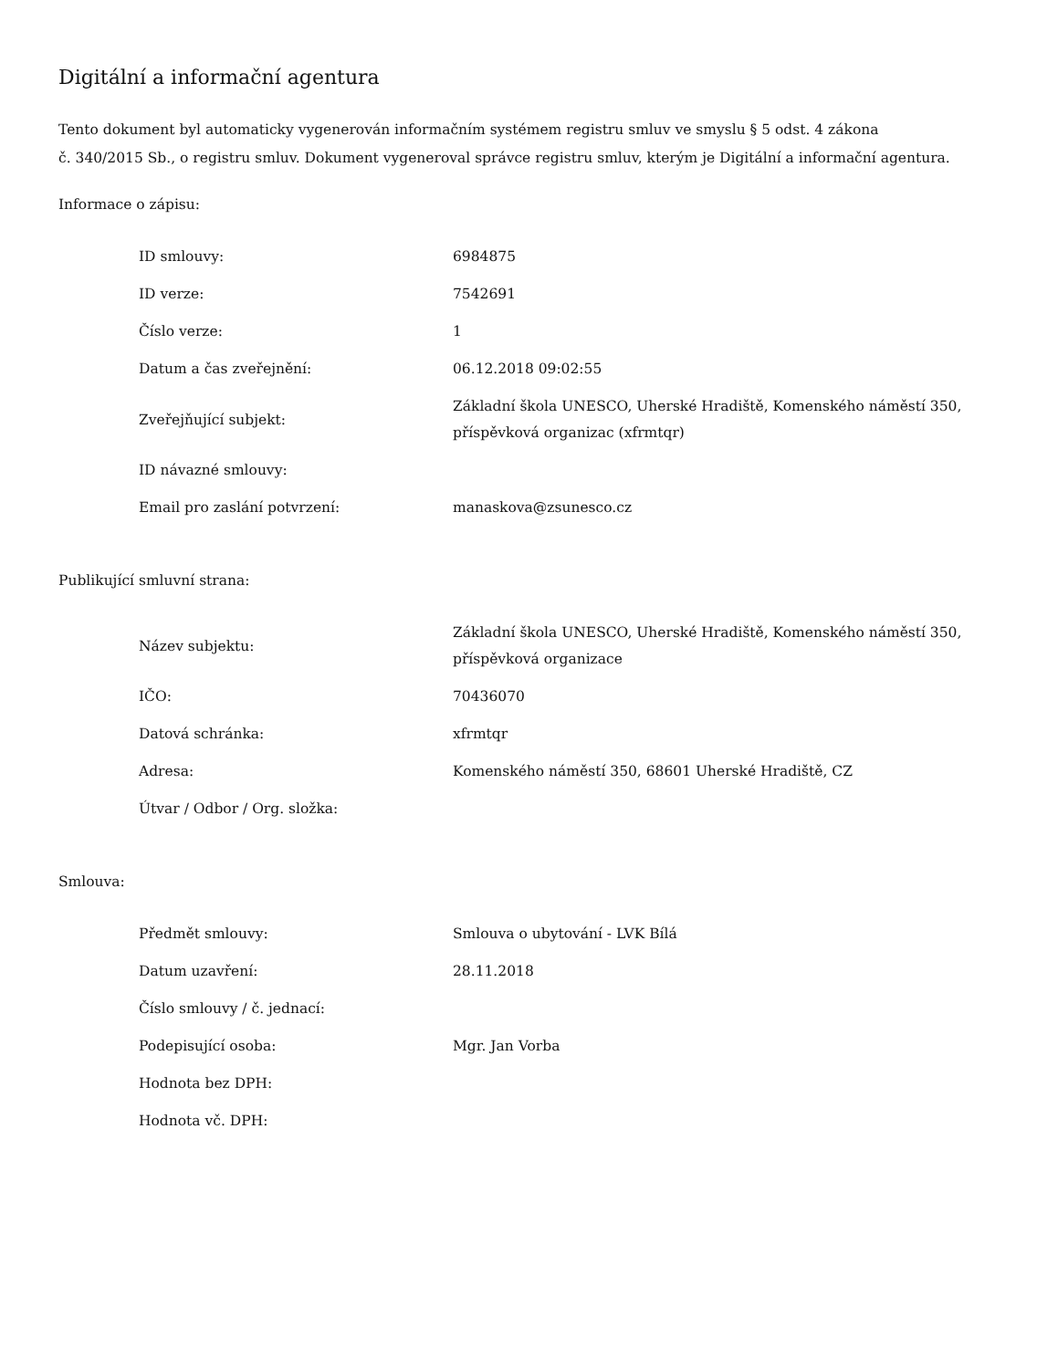Digitální a informační agentura
Tento dokument byl automaticky vygenerován informačním systémem registru smluv ve smyslu § 5 odst. 4 zákona
č. 340/2015 Sb., o registru smluv. Dokument vygeneroval správce registru smluv, kterým je Digitální a informační agentura.
Informace o zápisu:
| ID smlouvy: | 6984875 |
| ID verze: | 7542691 |
| Číslo verze: | 1 |
| Datum a čas zveřejnění: | 06.12.2018 09:02:55 |
| Zveřejňující subjekt: | Základní škola UNESCO, Uherské Hradiště, Komenského náměstí 350, příspěvková organizac (xfrmtqr) |
| ID návazné smlouvy: | |
| Email pro zaslání potvrzení: | manaskova@zsunesco.cz |
Publikující smluvní strana:
| Název subjektu: | Základní škola UNESCO, Uherské Hradiště, Komenského náměstí 350, příspěvková organizace |
| IČO: | 70436070 |
| Datová schránka: | xfrmtqr |
| Adresa: | Komenského náměstí 350, 68601 Uherské Hradiště, CZ |
| Útvar / Odbor / Org. složka: | |
Smlouva:
| Předmět smlouvy: | Smlouva o ubytování - LVK Bílá |
| Datum uzavření: | 28.11.2018 |
| Číslo smlouvy / č. jednací: | |
| Podepisující osoba: | Mgr. Jan Vorba |
| Hodnota bez DPH: | |
| Hodnota vč. DPH: | |